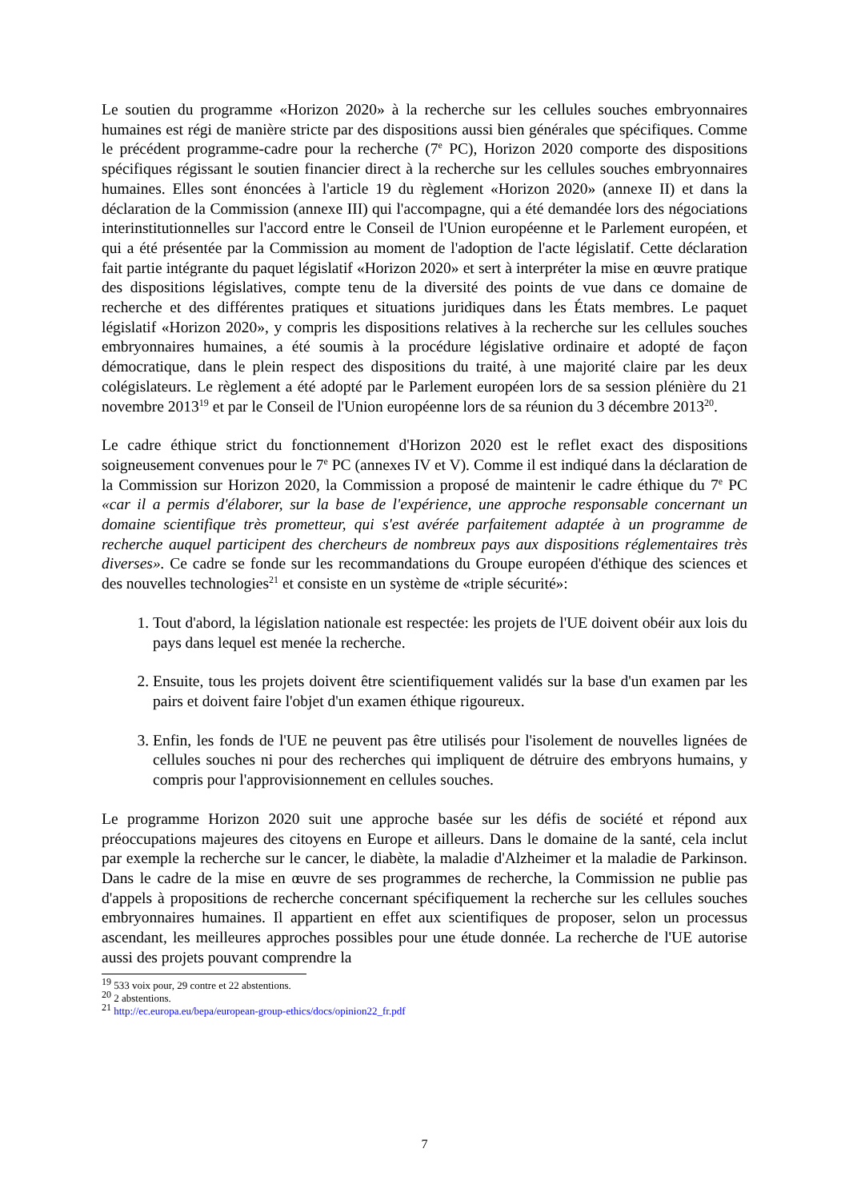Le soutien du programme «Horizon 2020» à la recherche sur les cellules souches embryonnaires humaines est régi de manière stricte par des dispositions aussi bien générales que spécifiques. Comme le précédent programme-cadre pour la recherche (7<sup>e</sup> PC), Horizon 2020 comporte des dispositions spécifiques régissant le soutien financier direct à la recherche sur les cellules souches embryonnaires humaines. Elles sont énoncées à l'article 19 du règlement «Horizon 2020» (annexe II) et dans la déclaration de la Commission (annexe III) qui l'accompagne, qui a été demandée lors des négociations interinstitutionnelles sur l'accord entre le Conseil de l'Union européenne et le Parlement européen, et qui a été présentée par la Commission au moment de l'adoption de l'acte législatif. Cette déclaration fait partie intégrante du paquet législatif «Horizon 2020» et sert à interpréter la mise en œuvre pratique des dispositions législatives, compte tenu de la diversité des points de vue dans ce domaine de recherche et des différentes pratiques et situations juridiques dans les États membres. Le paquet législatif «Horizon 2020», y compris les dispositions relatives à la recherche sur les cellules souches embryonnaires humaines, a été soumis à la procédure législative ordinaire et adopté de façon démocratique, dans le plein respect des dispositions du traité, à une majorité claire par les deux colégislateurs. Le règlement a été adopté par le Parlement européen lors de sa session plénière du 21 novembre 2013<sup>19</sup> et par le Conseil de l'Union européenne lors de sa réunion du 3 décembre 2013<sup>20</sup>.
Le cadre éthique strict du fonctionnement d'Horizon 2020 est le reflet exact des dispositions soigneusement convenues pour le 7<sup>e</sup> PC (annexes IV et V). Comme il est indiqué dans la déclaration de la Commission sur Horizon 2020, la Commission a proposé de maintenir le cadre éthique du 7<sup>e</sup> PC «car il a permis d'élaborer, sur la base de l'expérience, une approche responsable concernant un domaine scientifique très prometteur, qui s'est avérée parfaitement adaptée à un programme de recherche auquel participent des chercheurs de nombreux pays aux dispositions réglementaires très diverses». Ce cadre se fonde sur les recommandations du Groupe européen d'éthique des sciences et des nouvelles technologies<sup>21</sup> et consiste en un système de «triple sécurité»:
1. Tout d'abord, la législation nationale est respectée: les projets de l'UE doivent obéir aux lois du pays dans lequel est menée la recherche.
2. Ensuite, tous les projets doivent être scientifiquement validés sur la base d'un examen par les pairs et doivent faire l'objet d'un examen éthique rigoureux.
3. Enfin, les fonds de l'UE ne peuvent pas être utilisés pour l'isolement de nouvelles lignées de cellules souches ni pour des recherches qui impliquent de détruire des embryons humains, y compris pour l'approvisionnement en cellules souches.
Le programme Horizon 2020 suit une approche basée sur les défis de société et répond aux préoccupations majeures des citoyens en Europe et ailleurs. Dans le domaine de la santé, cela inclut par exemple la recherche sur le cancer, le diabète, la maladie d'Alzheimer et la maladie de Parkinson. Dans le cadre de la mise en œuvre de ses programmes de recherche, la Commission ne publie pas d'appels à propositions de recherche concernant spécifiquement la recherche sur les cellules souches embryonnaires humaines. Il appartient en effet aux scientifiques de proposer, selon un processus ascendant, les meilleures approches possibles pour une étude donnée. La recherche de l'UE autorise aussi des projets pouvant comprendre la
<sup>19</sup> 533 voix pour, 29 contre et 22 abstentions.
<sup>20</sup> 2 abstentions.
<sup>21</sup> http://ec.europa.eu/bepa/european-group-ethics/docs/opinion22_fr.pdf
7